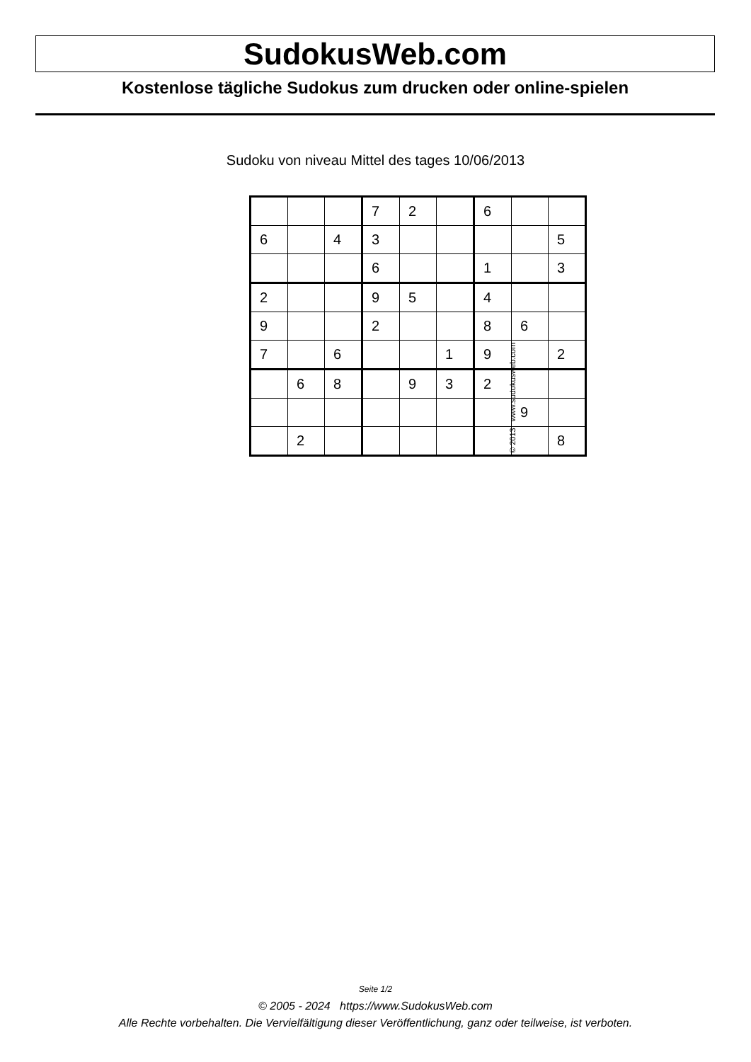SudokusWeb.com
Kostenlose tägliche Sudokus zum drucken oder online-spielen
Sudoku von niveau Mittel des tages 10/06/2013
| | | | 7 | 2 | | 6 | | |
| 6 | | 4 | 3 | | | | | 5 |
| | | | 6 | | | 1 | | 3 |
| 2 | | | 9 | 5 | | 4 | | |
| 9 | | | 2 | | | 8 | 6 | |
| 7 | | 6 | | | 1 | 9 | | 2 |
| | 6 | 8 | | 9 | 3 | 2 | | |
| | | | | | | | 9 | |
| | 2 | | | | | | | 8 |
© 2013 www.sudokusweb.com
Seite 1/2
© 2005 - 2024 https://www.SudokusWeb.com
Alle Rechte vorbehalten. Die Vervielfältigung dieser Veröffentlichung, ganz oder teilweise, ist verboten.